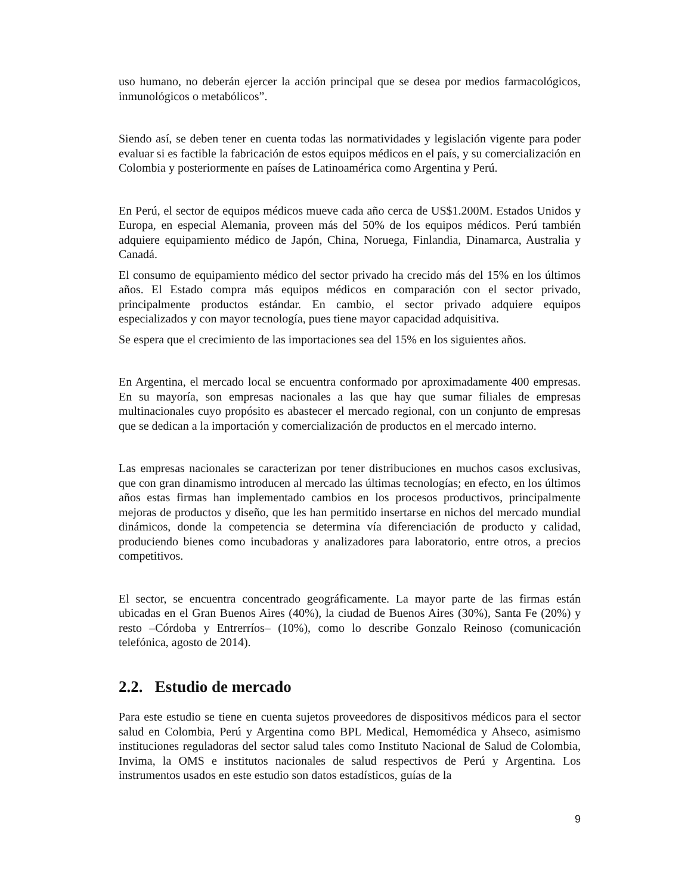uso humano, no deberán ejercer la acción principal que se desea por medios farmacológicos, inmunológicos o metabólicos”.
Siendo así, se deben tener en cuenta todas las normatividades y legislación vigente para poder evaluar si es factible la fabricación de estos equipos médicos en el país, y su comercialización en Colombia y posteriormente en países de Latinoamérica como Argentina y Perú.
En Perú, el sector de equipos médicos mueve cada año cerca de US$1.200M. Estados Unidos y Europa, en especial Alemania, proveen más del 50% de los equipos médicos. Perú también adquiere equipamiento médico de Japón, China, Noruega, Finlandia, Dinamarca, Australia y Canadá.
El consumo de equipamiento médico del sector privado ha crecido más del 15% en los últimos años. El Estado compra más equipos médicos en comparación con el sector privado, principalmente productos estándar. En cambio, el sector privado adquiere equipos especializados y con mayor tecnología, pues tiene mayor capacidad adquisitiva.
Se espera que el crecimiento de las importaciones sea del 15% en los siguientes años.
En Argentina, el mercado local se encuentra conformado por aproximadamente 400 empresas. En su mayoría, son empresas nacionales a las que hay que sumar filiales de empresas multinacionales cuyo propósito es abastecer el mercado regional, con un conjunto de empresas que se dedican a la importación y comercialización de productos en el mercado interno.
Las empresas nacionales se caracterizan por tener distribuciones en muchos casos exclusivas, que con gran dinamismo introducen al mercado las últimas tecnologías; en efecto, en los últimos años estas firmas han implementado cambios en los procesos productivos, principalmente mejoras de productos y diseño, que les han permitido insertarse en nichos del mercado mundial dinámicos, donde la competencia se determina vía diferenciación de producto y calidad, produciendo bienes como incubadoras y analizadores para laboratorio, entre otros, a precios competitivos.
El sector, se encuentra concentrado geográficamente. La mayor parte de las firmas están ubicadas en el Gran Buenos Aires (40%), la ciudad de Buenos Aires (30%), Santa Fe (20%) y resto –Córdoba y Entrerríos– (10%), como lo describe Gonzalo Reinoso (comunicación telefónica, agosto de 2014).
2.2. Estudio de mercado
Para este estudio se tiene en cuenta sujetos proveedores de dispositivos médicos para el sector salud en Colombia, Perú y Argentina como BPL Medical, Hemomédica y Ahseco, asimismo instituciones reguladoras del sector salud tales como Instituto Nacional de Salud de Colombia, Invima, la OMS e institutos nacionales de salud respectivos de Perú y Argentina. Los instrumentos usados en este estudio son datos estadísticos, guías de la
9